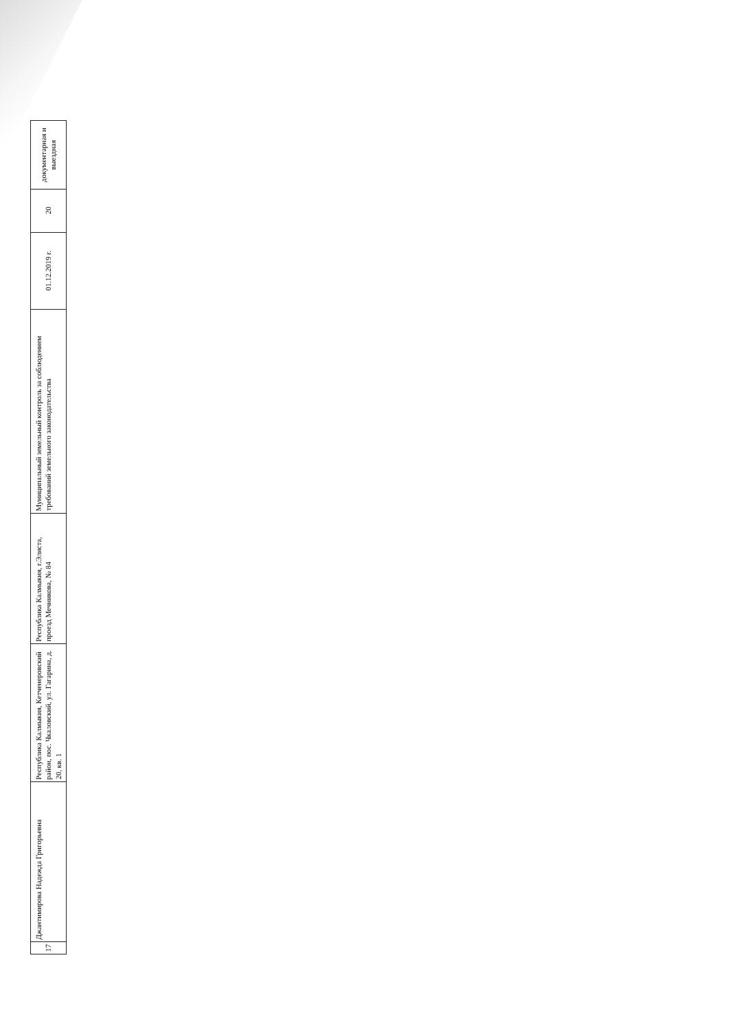| 17 | Джантимирова Надежда Григорьевна | Республика Калмыкия, Кетченеровский район, пос. Чкаловский, ул. Гагарина, д. 20, кв. 1 | Республика Калмыкия, г.Элиста, проезд Мечникова, № 84 | Муниципальный земельный контроль за соблюдением требований земельного законодательства | 01.12.2019 г. | 20 | документарная и выездная |